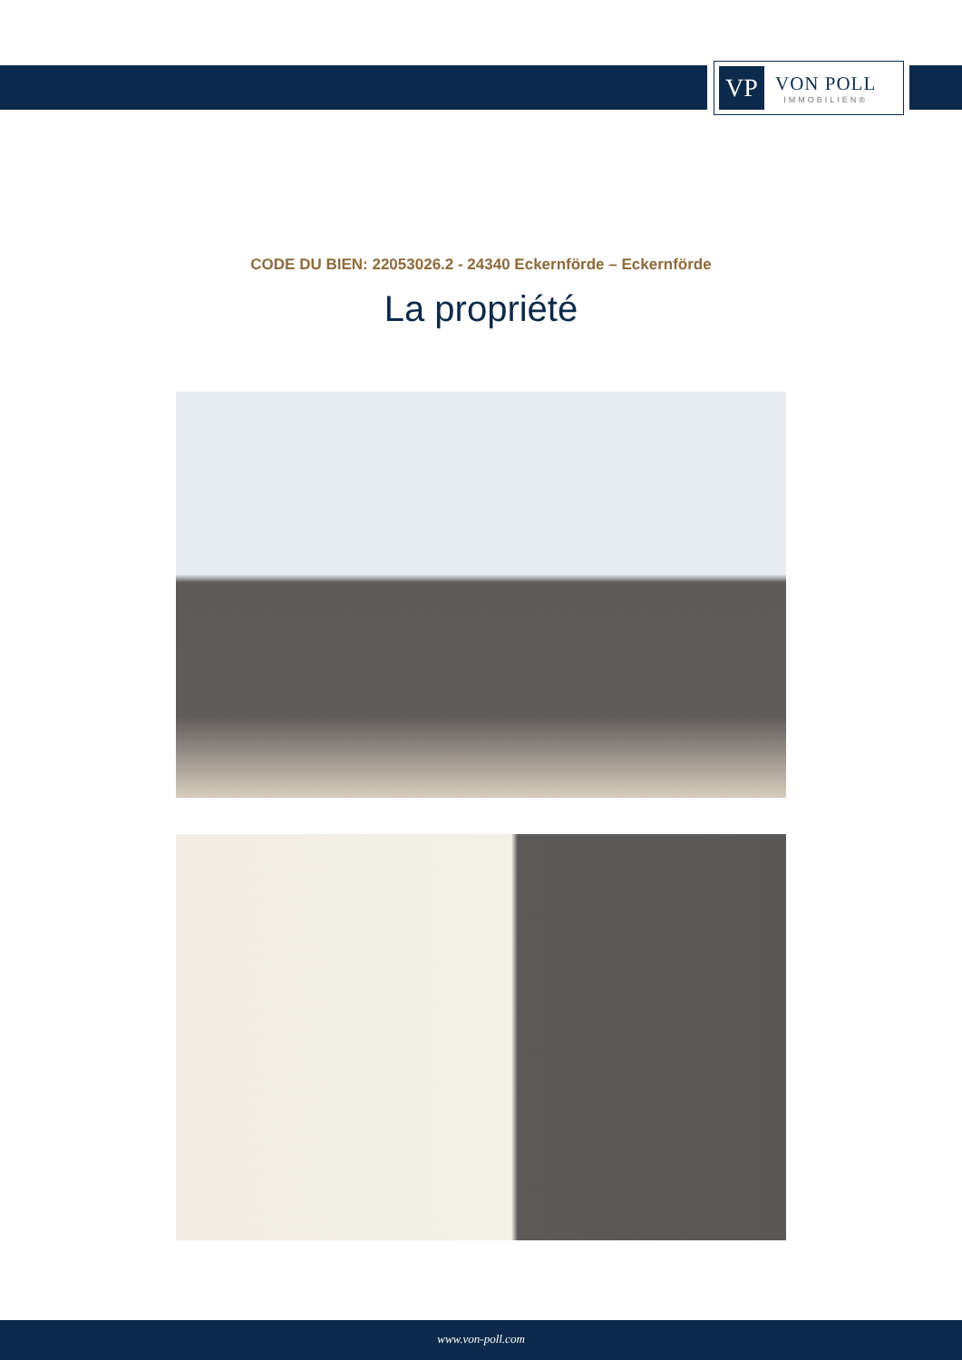VP
VON POLL
IMMOBILIEN®
CODE DU BIEN: 22053026.2 - 24340 Eckernförde – Eckernförde
La propriété
www.von-poll.com